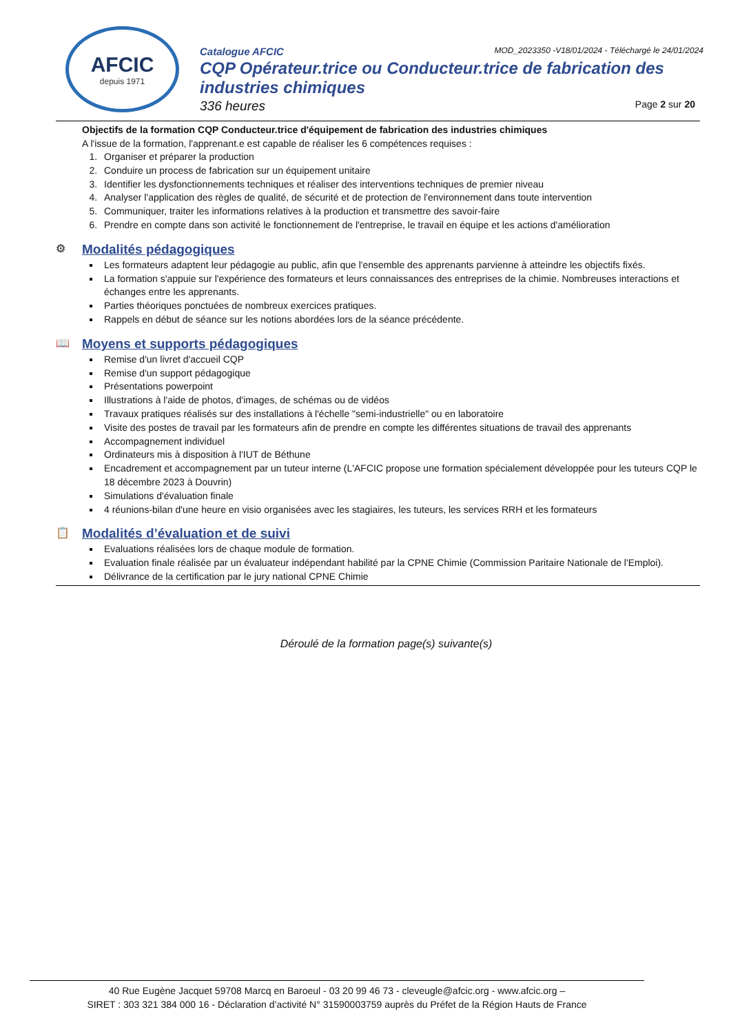AFCIC
depuis 1971
Catalogue AFCIC MOD_2023350 -V18/01/2024 - Téléchargé le 24/01/2024
CQP Opérateur.trice ou Conducteur.trice de fabrication des industries chimiques
336 heures Page 2 sur 20
Objectifs de la formation CQP Conducteur.trice d'équipement de fabrication des industries chimiques
A l'issue de la formation, l'apprenant.e est capable de réaliser les 6 compétences requises :
1. Organiser et préparer la production
2. Conduire un process de fabrication sur un équipement unitaire
3. Identifier les dysfonctionnements techniques et réaliser des interventions techniques de premier niveau
4. Analyser l'application des règles de qualité, de sécurité et de protection de l'environnement dans toute intervention
5. Communiquer, traiter les informations relatives à la production et transmettre des savoir-faire
6. Prendre en compte dans son activité le fonctionnement de l'entreprise, le travail en équipe et les actions d'amélioration
⚙ Modalités pédagogiques
Les formateurs adaptent leur pédagogie au public, afin que l'ensemble des apprenants parvienne à atteindre les objectifs fixés.
La formation s'appuie sur l'expérience des formateurs et leurs connaissances des entreprises de la chimie. Nombreuses interactions et échanges entre les apprenants.
Parties théoriques ponctuées de nombreux exercices pratiques.
Rappels en début de séance sur les notions abordées lors de la séance précédente.
📖 Moyens et supports pédagogiques
Remise d'un livret d'accueil CQP
Remise d'un support pédagogique
Présentations powerpoint
Illustrations à l'aide de photos, d'images, de schémas ou de vidéos
Travaux pratiques réalisés sur des installations à l'échelle "semi-industrielle" ou en laboratoire
Visite des postes de travail par les formateurs afin de prendre en compte les différentes situations de travail des apprenants
Accompagnement individuel
Ordinateurs mis à disposition à l'IUT de Béthune
Encadrement et accompagnement par un tuteur interne (L'AFCIC propose une formation spécialement développée pour les tuteurs CQP le 18 décembre 2023 à Douvrin)
Simulations d'évaluation finale
4 réunions-bilan d'une heure en visio organisées avec les stagiaires, les tuteurs, les services RRH et les formateurs
📋 Modalités d’évaluation et de suivi
Evaluations réalisées lors de chaque module de formation.
Evaluation finale réalisée par un évaluateur indépendant habilité par la CPNE Chimie (Commission Paritaire Nationale de l'Emploi).
Délivrance de la certification par le jury national CPNE Chimie
Déroulé de la formation page(s) suivante(s)
40 Rue Eugène Jacquet 59708 Marcq en Baroeul - 03 20 99 46 73 - cleveugle@afcic.org - www.afcic.org –
SIRET : 303 321 384 000 16 - Déclaration d’activité N° 31590003759 auprès du Préfet de la Région Hauts de France